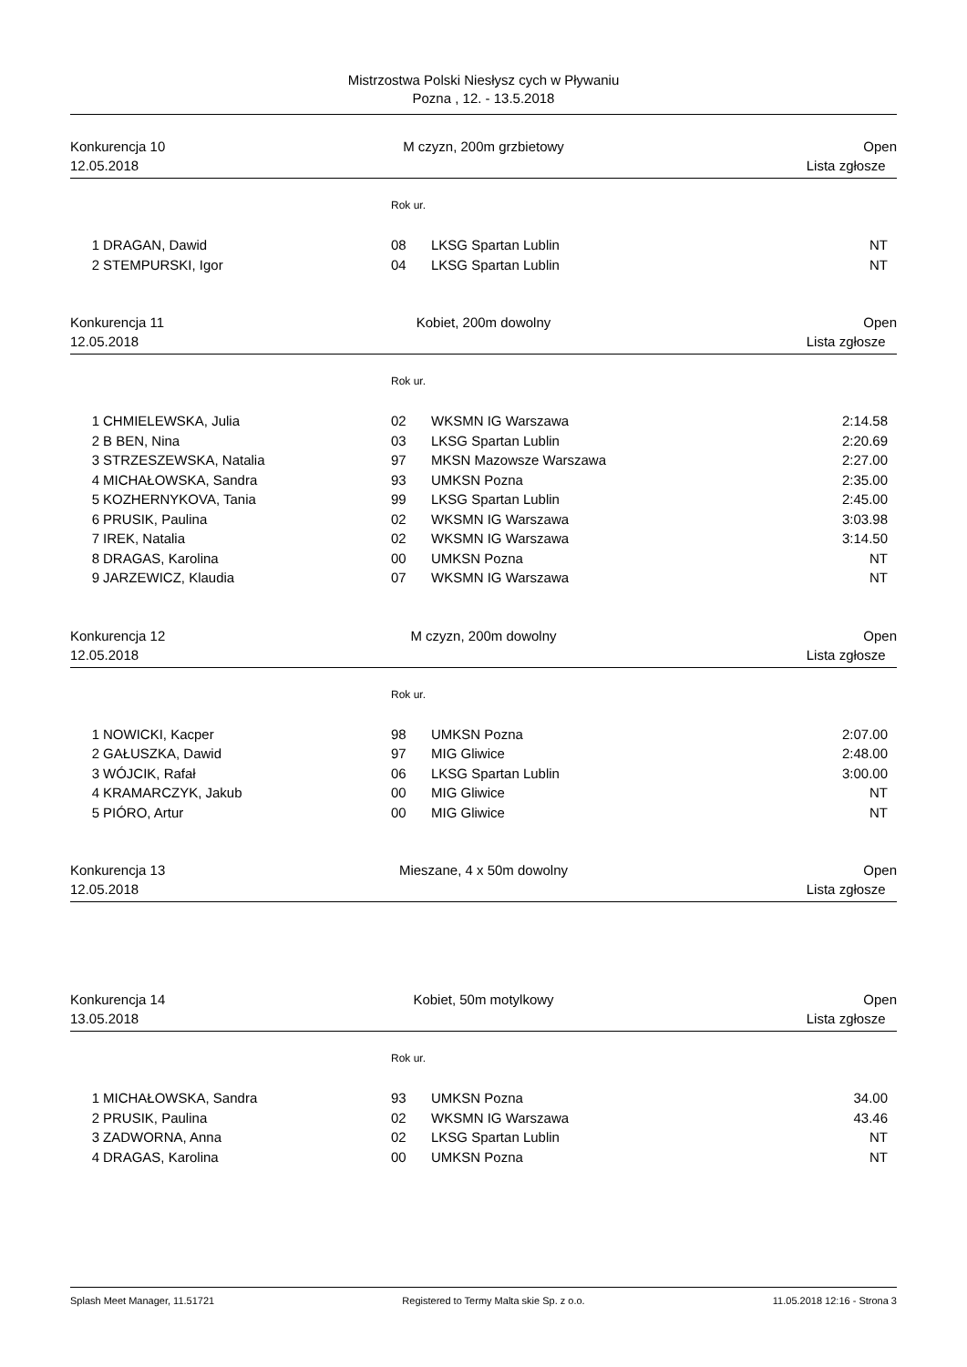Mistrzostwa Polski Niesłysz cych w Pływaniu
Pozna , 12. - 13.5.2018
Konkurencja 10 M czyzn, 200m grzbietowy Open 12.05.2018 Lista zgłosze
| | | Rok ur. | | |
| --- | --- | --- | --- | --- |
| 1 | DRAGAN, Dawid | 08 | LKSG Spartan Lublin | NT |
| 2 | STEMPURSKI, Igor | 04 | LKSG Spartan Lublin | NT |
Konkurencja 11 Kobiet, 200m dowolny Open 12.05.2018 Lista zgłosze
| | | Rok ur. | | |
| --- | --- | --- | --- | --- |
| 1 | CHMIELEWSKA, Julia | 02 | WKSMN IG Warszawa | 2:14.58 |
| 2 | B BEN, Nina | 03 | LKSG Spartan Lublin | 2:20.69 |
| 3 | STRZESZEWSKA, Natalia | 97 | MKSN Mazowsze Warszawa | 2:27.00 |
| 4 | MICHAŁOWSKA, Sandra | 93 | UMKSN Pozna | 2:35.00 |
| 5 | KOZHERNYKOVA, Tania | 99 | LKSG Spartan Lublin | 2:45.00 |
| 6 | PRUSIK, Paulina | 02 | WKSMN IG Warszawa | 3:03.98 |
| 7 | IREK, Natalia | 02 | WKSMN IG Warszawa | 3:14.50 |
| 8 | DRAGAS, Karolina | 00 | UMKSN Pozna | NT |
| 9 | JARZEWICZ, Klaudia | 07 | WKSMN IG Warszawa | NT |
Konkurencja 12 M czyzn, 200m dowolny Open 12.05.2018 Lista zgłosze
| | | Rok ur. | | |
| --- | --- | --- | --- | --- |
| 1 | NOWICKI, Kacper | 98 | UMKSN Pozna | 2:07.00 |
| 2 | GAŁUSZKA, Dawid | 97 | MIG Gliwice | 2:48.00 |
| 3 | WÓJCIK, Rafał | 06 | LKSG Spartan Lublin | 3:00.00 |
| 4 | KRAMARCZYK, Jakub | 00 | MIG Gliwice | NT |
| 5 | PIÓRO, Artur | 00 | MIG Gliwice | NT |
Konkurencja 13 Mieszane, 4 x 50m dowolny Open 12.05.2018 Lista zgłosze
Konkurencja 14 Kobiet, 50m motylkowy Open 13.05.2018 Lista zgłosze
| | | Rok ur. | | |
| --- | --- | --- | --- | --- |
| 1 | MICHAŁOWSKA, Sandra | 93 | UMKSN Pozna | 34.00 |
| 2 | PRUSIK, Paulina | 02 | WKSMN IG Warszawa | 43.46 |
| 3 | ZADWORNA, Anna | 02 | LKSG Spartan Lublin | NT |
| 4 | DRAGAS, Karolina | 00 | UMKSN Pozna | NT |
Splash Meet Manager, 11.51721 Registered to Termy Malta skie Sp. z o.o. 11.05.2018 12:16 - Strona 3